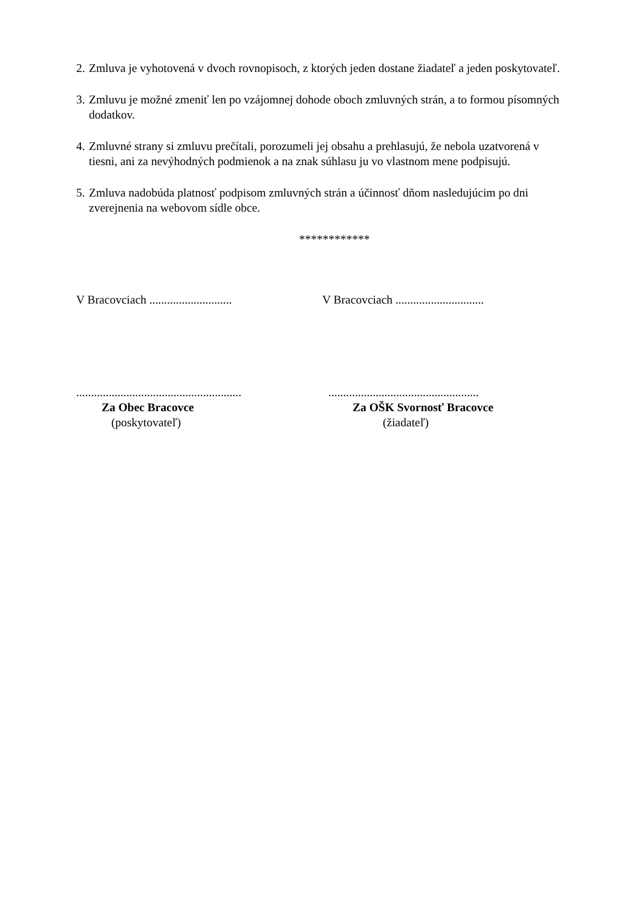2. Zmluva je vyhotovená v dvoch rovnopisoch, z ktorých jeden dostane žiadateľ a jeden poskytovateľ.
3. Zmluvu je možné zmeniť len po vzájomnej dohode oboch zmluvných strán, a to formou písomných dodatkov.
4. Zmluvné strany si zmluvu prečítali, porozumeli jej obsahu a prehlasujú, že nebola uzatvorená v tiesni, ani za nevýhodných podmienok a na znak súhlasu ju vo vlastnom mene podpisujú.
5. Zmluva nadobúda platnosť podpisom zmluvných strán a účinnosť dňom nasledujúcim po dni zverejnenia na webovom sídle obce.
************
V Bracovciach ............................
V Bracovciach ..............................
........................................................
Za Obec Bracovce
(poskytovateľ)
...................................................
Za OŠK Svornosť Bracovce
(žiadateľ)